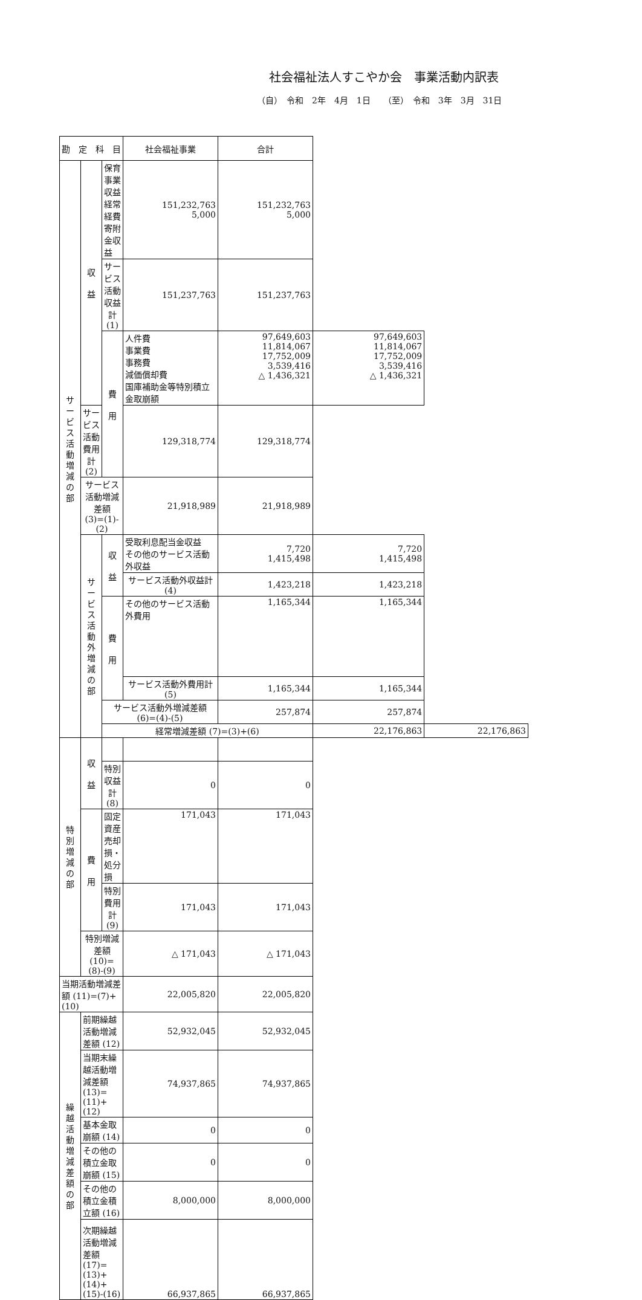社会福祉法人すこやか会　事業活動内訳表
（自）　令和　2年　4月　1日　　（至）　令和　3年　3月　31日
| 勘 定 科 目 | | | 社会福祉事業 | 合計 | | |
| --- | --- | --- | --- | --- | --- | --- |
| サ ー ビ ス 活 動 増 減 の 部 | 収 益 | 保育事業収益 経常経費寄附金収益 | 151,232,763 5,000 | 151,232,763 5,000 | | |
| | | サービス活動収益計 (1) | 151,237,763 | 151,237,763 | | |
| | | 費 用 | 人件費 事業費 事務費 減価償却費 国庫補助金等特別積立金取崩額 | 97,649,603 11,814,067 17,752,009 3,539,416 △ 1,436,321 | 97,649,603 11,814,067 17,752,009 3,539,416 △ 1,436,321 | |
| | サービス活動費用計 (2) | | 129,318,774 | 129,318,774 | | |
| | サービス活動増減差額 (3)=(1)-(2) | | 21,918,989 | 21,918,989 | | |
| | サ ー ビ ス 活 動 外 増 減 の 部 | 収 益 | 受取利息配当金収益 その他のサービス活動外収益 | 7,720 1,415,498 | 7,720 1,415,498 | |
| | | | サービス活動外収益計 (4) | 1,423,218 | 1,423,218 | |
| | | 費 用 | その他のサービス活動外費用 | 1,165,344 | 1,165,344 | |
| | | | サービス活動外費用計 (5) | 1,165,344 | 1,165,344 | |
| | | サービス活動外増減差額 (6)=(4)-(5) | | 257,874 | 257,874 | |
| | | 経常増減差額 (7)=(3)+(6) | | | 22,176,863 | 22,176,863 |
| 特 別 増 減 の 部 | 収 益 | | | | | |
| | | 特別収益計 (8) | 0 | 0 | | |
| | 費 用 | 固定資産売却損・処分損 | 171,043 | 171,043 | | |
| | | 特別費用計 (9) | 171,043 | 171,043 | | |
| | 特別増減差額 (10)=(8)-(9) | | △ 171,043 | △ 171,043 | | |
| 当期活動増減差額 (11)=(7)+(10) | | | 22,005,820 | 22,005,820 | | |
| 繰 越 活 動 増 減 差 額 の 部 | 前期繰越活動増減差額 (12) | | 52,932,045 | 52,932,045 | | |
| | 当期末繰越活動増減差額 (13)=(11)+(12) | | 74,937,865 | 74,937,865 | | |
| | 基本金取崩額 (14) | | 0 | 0 | | |
| | その他の積立金取崩額 (15) | | 0 | 0 | | |
| | その他の積立金積立額 (16) | | 8,000,000 | 8,000,000 | | |
| | 次期繰越活動増減差額 (17)=(13)+(14)+(15)-(16) | | 66,937,865 | 66,937,865 | | |